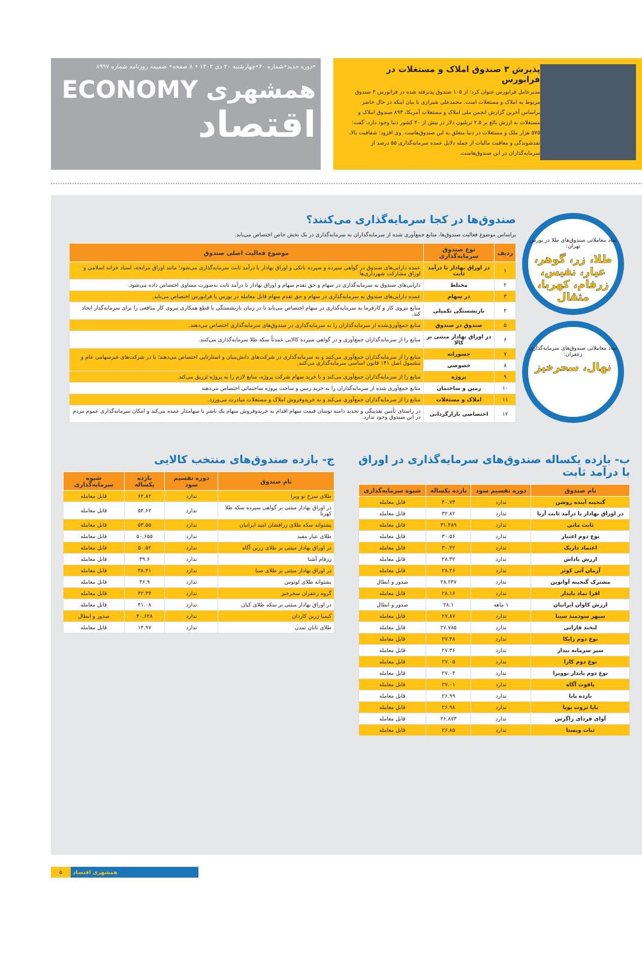•دوره جدید•شماره ۴۰•چهارشنبه ۲۰ دی ۱۴۰۲ • ۸ صفحه• ضمیمه روزنامه شماره ۸۹۹۷
همشهری ECONOMY
اقتصاد
پذیرش ۳ صندوق املاک و مستغلات در فرابورس
مدیرعامل فرابورس عنوان کرد: از ۱۰۵ صندوق پذیرفته شده در فرابورس ۳ صندوق مربوط به املاک و مستغلات است. محمدعلی شیرازی با بیان اینکه در حال حاضر براساس آخرین گزارش انجمن ملی املاک و مستغلات آمریکا، ۸۹۳ صندوق املاک و مستغلات به ارزش بالغ بر ۲.۵ تریلیون دلار در بیش از ۴۰ کشور دنیا وجود دارد، گفت: ۵۷۵ هزار ملک و مستغلات در دنیا متعلق به این صندوق‌هاست. وی افزود: شفافیت بالا، نقدشوندگی و معافیت مالیات از جمله دلایل عمده سرمایه‌گذاری ۵۵ درصد از سرمایه‌گذاران در این صندوق‌هاست.
نماد معاملاتی صندوق‌های طلا در بورس تهران:
طلا، زر، گوهر، عیار، نفیس، زرفام، کهربا، مثقال
نماد معاملاتی صندوق‌های سرمایه‌گذاری زعفران:
نهال، سحرخیز
صندوق‌ها در کجا سرمایه‌گذاری می‌کنند؟
براساس موضوع فعالیت صندوق‌ها، منابع جمع‌آوری شده از سرمایه‌گذاران به سرمایه‌گذاری در یک بخش خاص اختصاص می‌یابد.
| ردیف | نوع صندوق سرمایه‌گذاری | موضوع فعالیت اصلی صندوق |
| --- | --- | --- |
| ۱ | در اوراق بهادار با درآمد ثابت | عمده دارایی‌های صندوق در گواهی سپرده و سپرده بانکی و اوراق بهادار با درآمد ثابت سرمایه‌گذاری می‌شود؛ مانند اوراق مرابحه، اسناد خزانه اسلامی و اوراق مشارکت شهرداری‌ها |
| ۲ | مختلط | دارایی‌های صندوق به سرمایه‌گذاری در سهام و حق تقدم سهام و اوراق بهادار با درآمد ثابت به‌صورت مساوی اختصاص داده می‌شود. |
| ۳ | در سهام | عمده دارایی‌های صندوق به سرمایه‌گذاری در سهام و حق تقدم سهام قابل معامله در بورس یا فرابورس اختصاص می‌یابد. |
| ۴ | بازنشستگی تکمیلی | منابع نیروی کار و کارفرما به سرمایه‌گذاری در سهام اختصاص می‌یابد تا در زمان بازنشستگی یا قطع همکاری نیروی کار منافعی را برای سرمایه‌گذار ایجاد کند. |
| ۵ | صندوق در صندوق | منابع جمع‌آوری‌شده از سرمایه‌گذاران را به سرمایه‌گذاری در صندوق‌های سرمایه‌گذاری اختصاص می‌دهند. |
| ۶ | در اوراق بهادار مبتنی بر کالا | منابع را از سرمایه‌گذاران جمع‌آوری و در گواهی سپرده کالایی عمدتاً سکه طلا سرمایه‌گذاری می‌کنند. |
| ۷ | جسورانه | منابع را از سرمایه‌گذاران جمع‌آوری می‌کنند و به سرمایه‌گذاری در شرکت‌های دانش‌بنیان و استارتاپی اختصاص می‌دهند؛ یا در شرکت‌های غیرسهامی عام و مشمول اصل ۱۴۱ قانون اساسی سرمایه‌گذاری می‌کنند. |
| ۸ | خصوصی | |
| ۹ | پروژه | منابع را از سرمایه‌گذاران جمع‌آوری می‌کند و با خرید سهام شرکت پروژه، منابع لازم را به پروژه تزریق می‌کند. |
| ۱۰ | زمین و ساختمان | منابع جمع‌آوری شده از سرمایه‌گذاران را به خرید زمین و ساخت پروژه ساختمانی اختصاص می‌دهند |
| ۱۱ | املاک و مستغلات | منابع را از سرمایه‌گذاران جمع‌آوری می‌کند و به خرید‌وفروش املاک و مستغلات مبادرت می‌ورزد. |
| ۱۲ | اختصاصی بازارگردانی | در راستای تأمین نقدینگی و تحدید دامنه نوسان قیمت سهام اقدام به خرید‌وفروش سهام یک ناشر یا سهامدار عمده می‌کند و امکان سرمایه‌گذاری عموم مردم در این صندوق وجود ندارد. |
ب- بازده یکساله صندوق‌های سرمایه‌گذاری در اوراق با درآمد ثابت
| نام صندوق | دوره تقسیم سود | بازده یکساله | شیوه سرمایه‌گذاری |
| --- | --- | --- | --- |
| گنجینه آینده روشن | ندارد | ۴۰.۷۳ | قابل معامله |
| در اوراق بهادار با درآمد ثابت آریا | ندارد | ۳۲.۸۲ | قابل معامله |
| ثابت مانی | ندارد | ۳۱.۴۸۹ | قابل معامله |
| نوع دوم اعتبار | ندارد | ۳۰.۵۶ | قابل معامله |
| اعتماد داریک | ندارد | ۳۰.۴۲ | قابل معامله |
| ارزش پاداش | ندارد | ۲۸.۳۲ | قابل معامله |
| آرمان آتی کوثر | ندارد | ۲۸.۲۶ | قابل معامله |
| مشترک گنجینه آوانوین | ندارد | ۲۸.۲۴۷ | صدور و ابطال |
| افرا نماد پایدار | ندارد | ۲۸.۱۶ | قابل معامله |
| ارزش کاوان ایرانیان | ۱ ماهه | ۲۸.۱ | صدور و ابطال |
| سپهر سودمند سینا | ندارد | ۲۷.۸۷ | قابل معامله |
| لبخند فارابی | ندارد | ۲۷.۷۸۵ | قابل معامله |
| نوع دوم رایکا | ندارد | ۲۷.۴۸ | قابل معامله |
| سپر سرمایه بیدار | ندارد | ۲۷.۳۶ | قابل معامله |
| نوع دوم کارا | ندارد | ۲۷.۰۵ | قابل معامله |
| نوع دوم پایدار نوویرا | ندارد | ۲۷.۰۴ | قابل معامله |
| یاقوت آگاه | ندارد | ۲۷.۰۱ | قابل معامله |
| بازده پایا | ندارد | ۲۶.۹۹ | قابل معامله |
| پایا ثروت پویا | ندارد | ۲۶.۹۸ | قابل معامله |
| آوای فردای زاگرس | ندارد | ۲۶.۸۷۳ | قابل معامله |
| ثبات ویستا | ندارد | ۲۶.۸۵ | قابل معامله |
ج- بازده صندوق‌های منتخب کالایی
| نام صندوق | دوره تقسیم سود | بازده یکساله | شیوه سرمایه‌گذاری |
| --- | --- | --- | --- |
| طلای سرخ نو ویرا | ندارد | ۶۲.۸۲ | قابل معامله |
| در اوراق بهادار مبتنی بر گواهی سپرده سکه طلا کهربا | ندارد | ۵۴.۶۲ | قابل معامله |
| پشتوانه سکه طلای زرافشان امید ایرانیان | ندارد | ۵۳.۵۵ | قابل معامله |
| طلای عیار مفید | ندارد | ۵۰.۶۵۵ | قابل معامله |
| در اوراق بهادار مبتنی بر طلای زرین آگاه | ندارد | ۵۰.۵۲ | قابل معامله |
| زرفام آشنا | ندارد | ۴۹.۶ | قابل معامله |
| در اوراق بهادار مبتنی بر طلای صبا | ندارد | ۴۸.۴۱ | قابل معامله |
| پشتوانه طلای لوتوس | ندارد | ۴۶.۹ | قابل معامله |
| گروه زعفران سحرخیز | ندارد | ۴۲.۳۴ | قابل معامله |
| در اوراق بهادار مبتنی بر سکه طلای کیان | ندارد | ۴۱.۰۸ | قابل معامله |
| کیمیا زرین کاردان | ندارد | ۴۰.۶۲۸ | صدور و ابطال |
| طلای تابان تمدن | ندارد | ۱۴.۹۷ | قابل معامله |
۵ همشهری اقتصاد